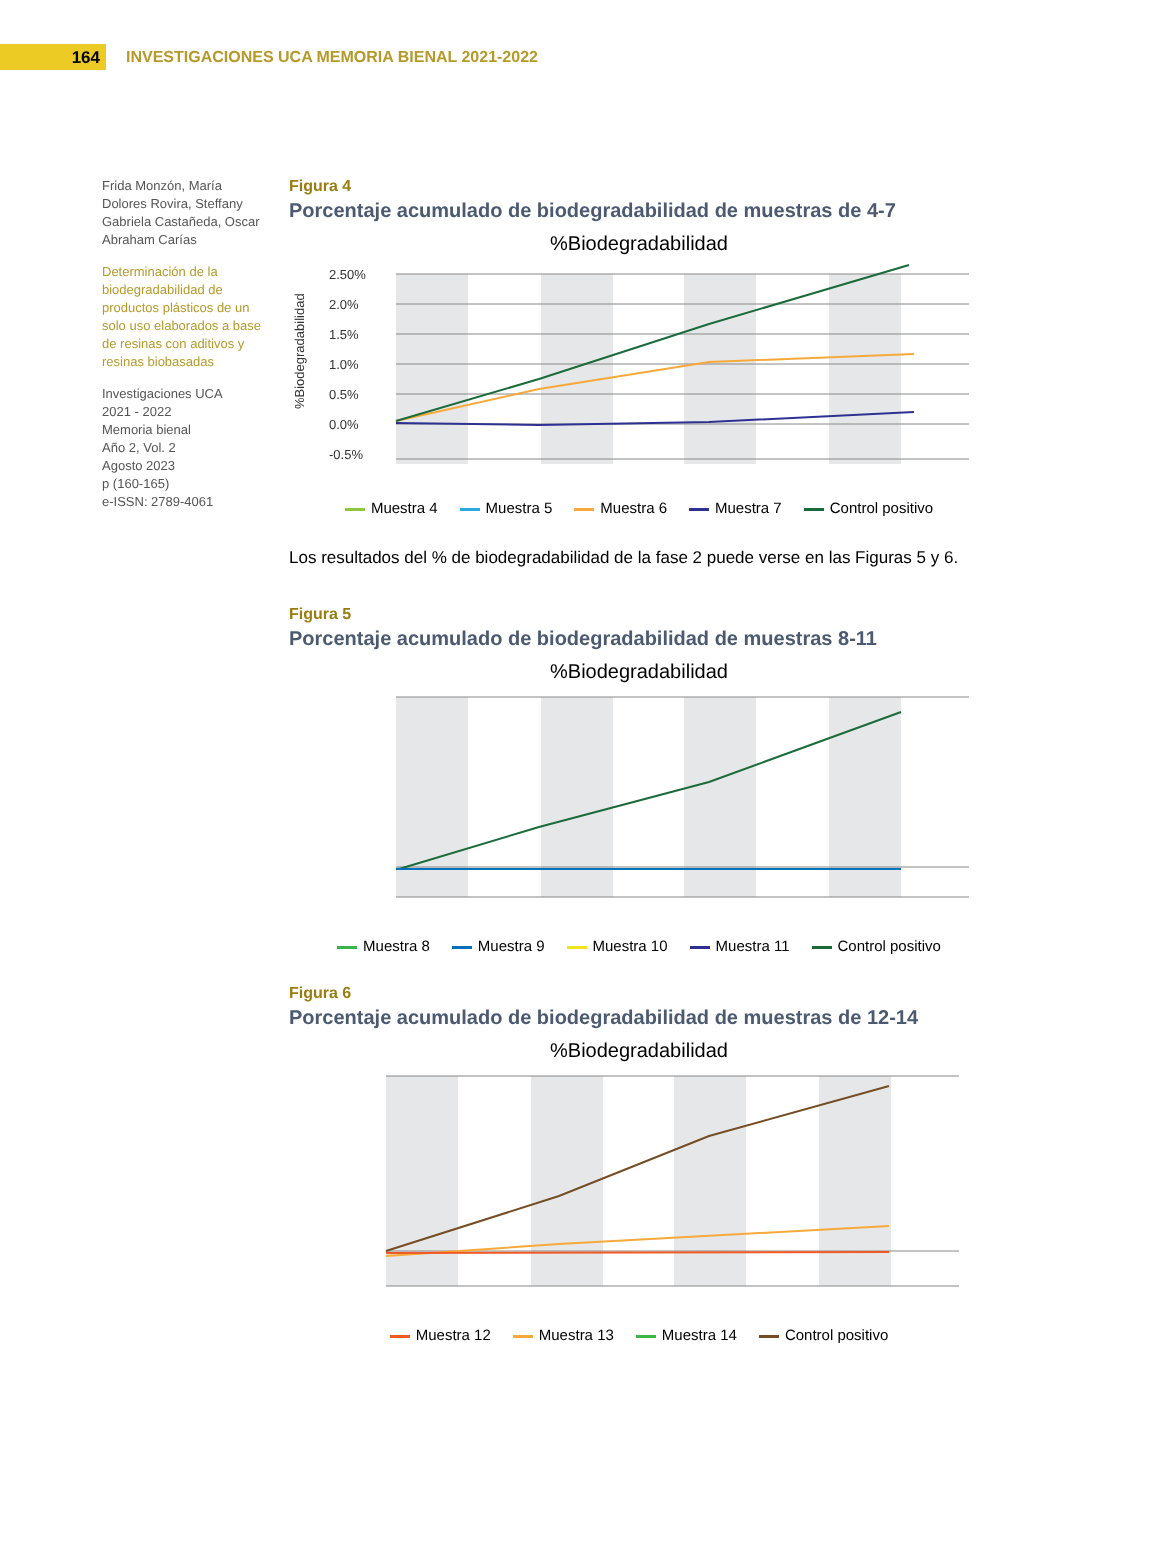164
INVESTIGACIONES UCA MEMORIA BIENAL 2021-2022
Frida Monzón, María Dolores Rovira, Steffany Gabriela Castañeda, Oscar Abraham Carías
Determinación de la biodegradabilidad de productos plásticos de un solo uso elaborados a base de resinas con aditivos y resinas biobasadas
Investigaciones UCA
2021 - 2022
Memoria bienal
Año 2, Vol. 2
Agosto 2023
p (160-165)
e-ISSN: 2789-4061
Figura 4
Porcentaje acumulado de biodegradabilidad de muestras de 4-7
%Biodegradabilidad
2.50%
2.0%
1.5%
1.0%
0.5%
0.0%
-0.5%
%Biodegradabilidad
Muestra 4 Muestra 5 Muestra 6 Muestra 7 Control positivo
Los resultados del % de biodegradabilidad de la fase 2 puede verse en las Figuras 5 y 6.
Figura 5
Porcentaje acumulado de biodegradabilidad de muestras 8-11
%Biodegradabilidad
Muestra 8 Muestra 9 Muestra 10 Muestra 11 Control positivo
Figura 6
Porcentaje acumulado de biodegradabilidad de muestras de 12-14
%Biodegradabilidad
Muestra 12 Muestra 13 Muestra 14 Control positivo